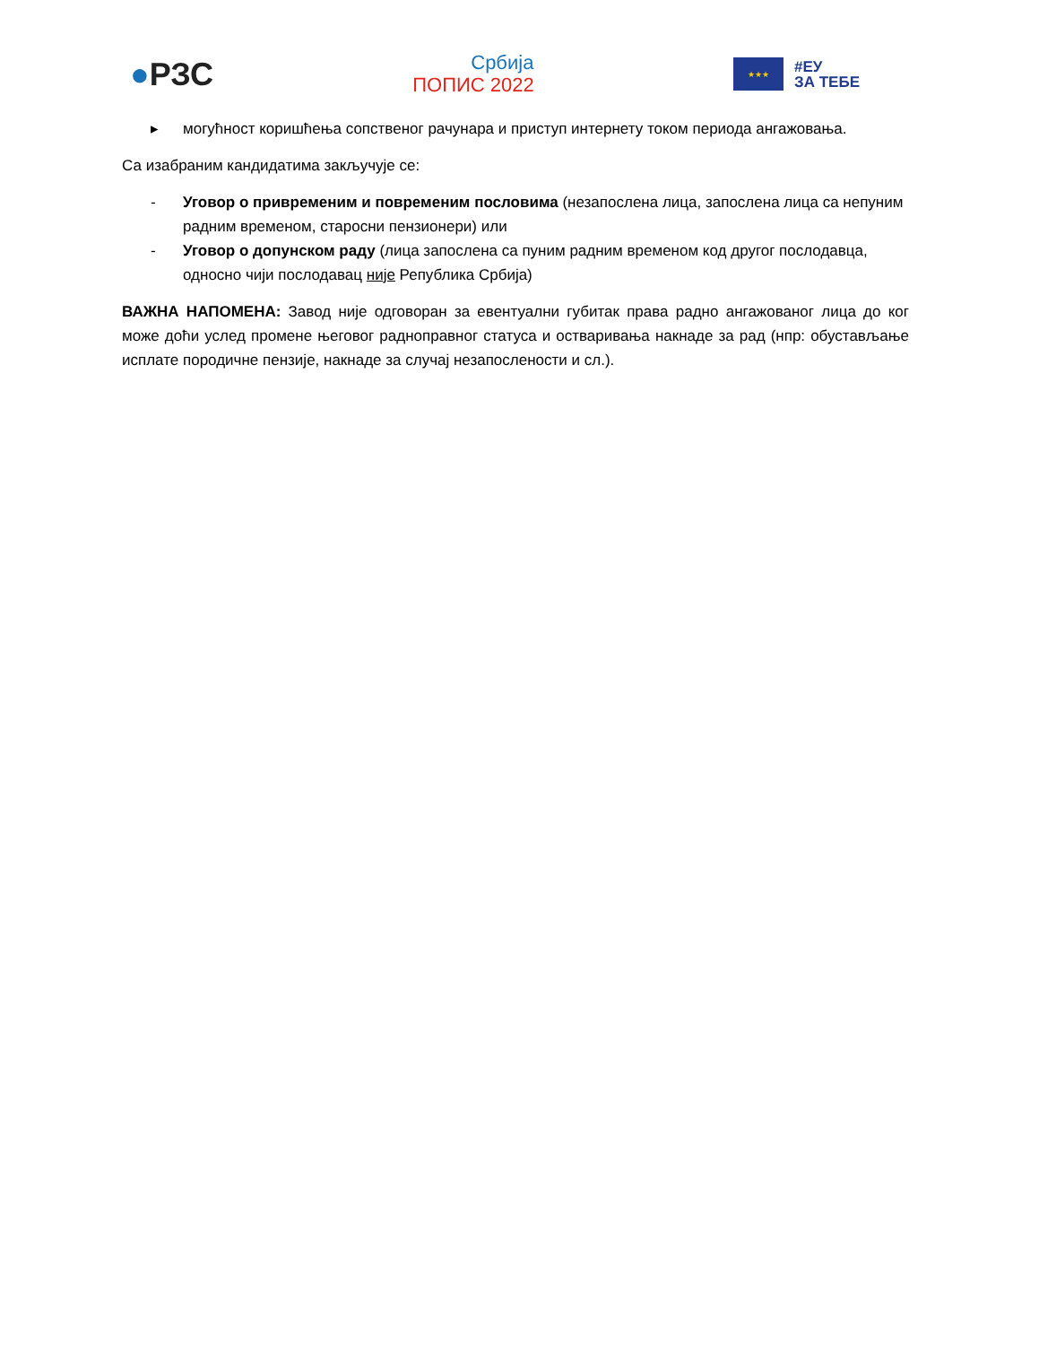●РЗС
Србија
ПОПИС 2022
★★★
#ЕУ
ЗА ТЕБЕ
▸ могућност коришћења сопственог рачунара и приступ интернету током периода ангажовања.
Са изабраним кандидатима закључује се:
- Уговор о привременим и повременим пословима (незапослена лица, запослена лица са непуним радним временом, старосни пензионери) или
- Уговор о допунском раду (лица запослена са пуним радним временом код другог послодавца, односно чији послодавац није Република Србија)
ВАЖНА НАПОМЕНА: Завод није одговоран за евентуални губитак права радно ангажованог лица до ког може доћи услед промене његовог радноправног статуса и остваривања накнаде за рад (нпр: обустављање исплате породичне пензије, накнаде за случај незапослености и сл.).